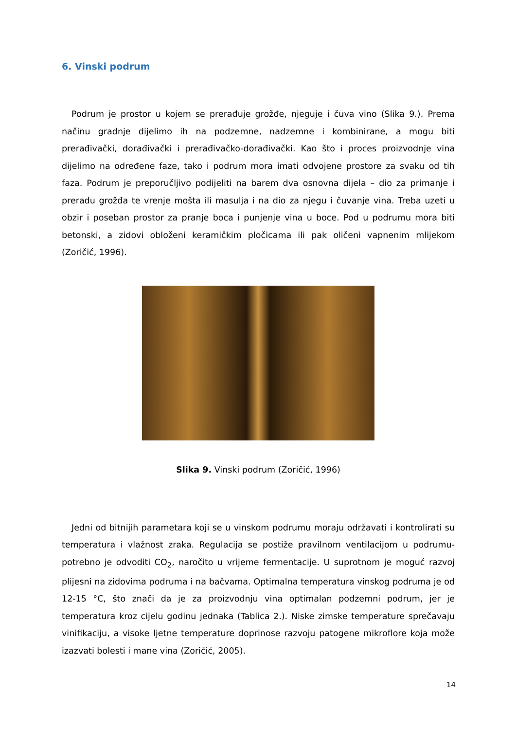6. Vinski podrum
Podrum je prostor u kojem se prerađuje grožđe, njeguje i čuva vino (Slika 9.). Prema načinu gradnje dijelimo ih na podzemne, nadzemne i kombinirane, a mogu biti prerađivački, dorađivački i prerađivačko-dorađivački. Kao što i proces proizvodnje vina dijelimo na određene faze, tako i podrum mora imati odvojene prostore za svaku od tih faza. Podrum je preporučljivo podijeliti na barem dva osnovna dijela – dio za primanje i preradu grožđa te vrenje mošta ili masulja i na dio za njegu i čuvanje vina. Treba uzeti u obzir i poseban prostor za pranje boca i punjenje vina u boce. Pod u podrumu mora biti betonski, a zidovi obloženi keramičkim pločicama ili pak oličeni vapnenim mlijekom (Zoričić, 1996).
Slika 9. Vinski podrum (Zoričić, 1996)
Jedni od bitnijih parametara koji se u vinskom podrumu moraju održavati i kontrolirati su temperatura i vlažnost zraka. Regulacija se postiže pravilnom ventilacijom u podrumu- potrebno je odvoditi CO<sub>2</sub>, naročito u vrijeme fermentacije. U suprotnom je moguć razvoj plijesni na zidovima podruma i na bačvama. Optimalna temperatura vinskog podruma je od 12-15 °C, što znači da je za proizvodnju vina optimalan podzemni podrum, jer je temperatura kroz cijelu godinu jednaka (Tablica 2.). Niske zimske temperature sprečavaju vinifikaciju, a visoke ljetne temperature doprinose razvoju patogene mikroflore koja može izazvati bolesti i mane vina (Zoričić, 2005).
14